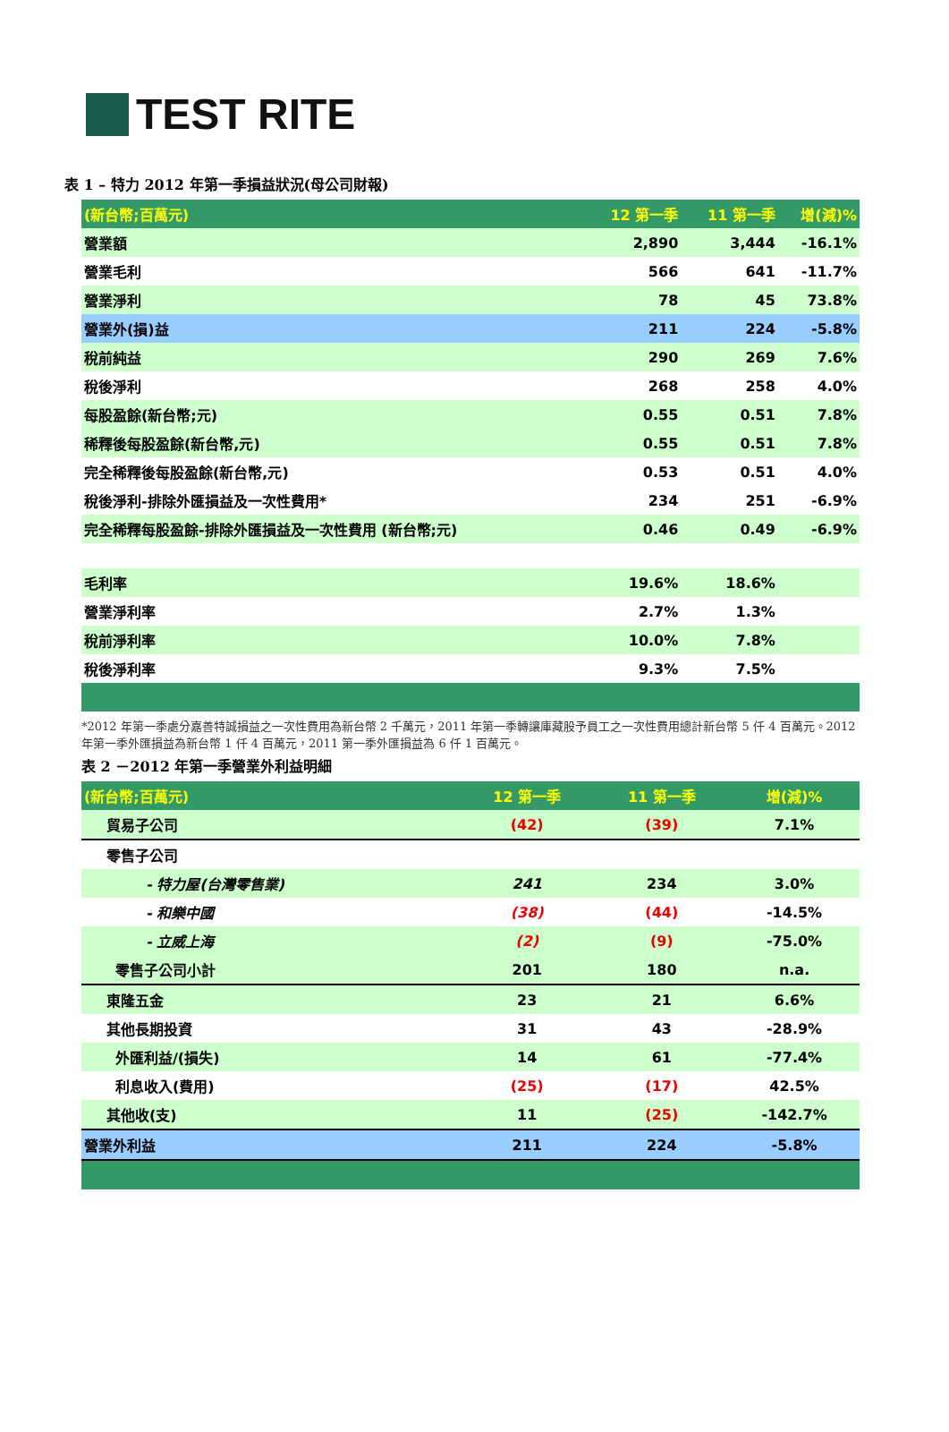TEST RITE
表 1 – 特力 2012 年第一季損益狀況(母公司財報)
| (新台幣;百萬元) | 12 第一季 | 11 第一季 | 增(減)% |
| --- | --- | --- | --- |
| 營業額 | 2,890 | 3,444 | -16.1% |
| 營業毛利 | 566 | 641 | -11.7% |
| 營業淨利 | 78 | 45 | 73.8% |
| 營業外(損)益 | 211 | 224 | -5.8% |
| 稅前純益 | 290 | 269 | 7.6% |
| 稅後淨利 | 268 | 258 | 4.0% |
| 每股盈餘(新台幣;元) | 0.55 | 0.51 | 7.8% |
| 稀釋後每股盈餘(新台幣,元) | 0.55 | 0.51 | 7.8% |
| 完全稀釋後每股盈餘(新台幣,元) | 0.53 | 0.51 | 4.0% |
| 稅後淨利-排除外匯損益及一次性費用* | 234 | 251 | -6.9% |
| 完全稀釋每股盈餘-排除外匯損益及一次性費用 (新台幣;元) | 0.46 | 0.49 | -6.9% |
| 毛利率 | 19.6% | 18.6% | |
| 營業淨利率 | 2.7% | 1.3% | |
| 稅前淨利率 | 10.0% | 7.8% | |
| 稅後淨利率 | 9.3% | 7.5% | |
*2012 年第一季處分嘉善特誠損益之一次性費用為新台幣 2 千萬元，2011 年第一季轉讓庫藏股予員工之一次性費用總計新台幣 5 仟 4 百萬元。2012 年第一季外匯損益為新台幣 1 仟 4 百萬元，2011 第一季外匯損益為 6 仟 1 百萬元。
表 2 －2012 年第一季營業外利益明細
| (新台幣;百萬元) | 12 第一季 | 11 第一季 | 增(減)% |
| --- | --- | --- | --- |
| 貿易子公司 | (42) | (39) | 7.1% |
| 零售子公司 | | | |
| - 特力屋(台灣零售業) | 241 | 234 | 3.0% |
| - 和樂中國 | (38) | (44) | -14.5% |
| - 立威上海 | (2) | (9) | -75.0% |
| 零售子公司小計 | 201 | 180 | n.a. |
| 東隆五金 | 23 | 21 | 6.6% |
| 其他長期投資 | 31 | 43 | -28.9% |
| 外匯利益/(損失) | 14 | 61 | -77.4% |
| 利息收入(費用) | (25) | (17) | 42.5% |
| 其他收(支) | 11 | (25) | -142.7% |
| 營業外利益 | 211 | 224 | -5.8% |